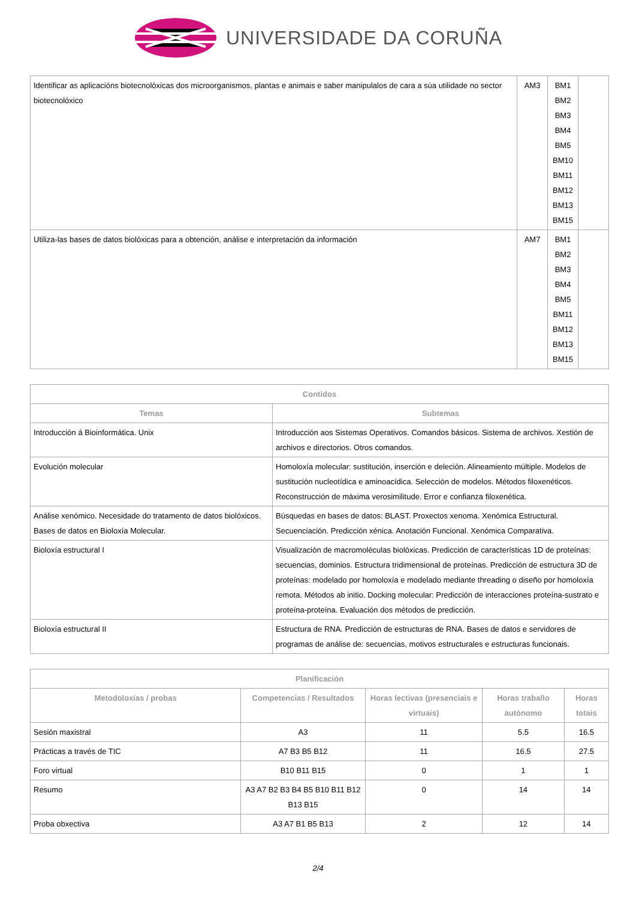UNIVERSIDADE DA CORUÑA
| Identificar as aplicacións biotecnolóxicas dos microorganismos, plantas e animais e saber manipulalos de cara a súa utilidade no sector biotecnolóxico | AM3 | BM1 BM2 BM3 BM4 BM5 BM10 BM11 BM12 BM13 BM15 | |
| Utiliza-las bases de datos biolóxicas para a obtención, análise e interpretación da información | AM7 | BM1 BM2 BM3 BM4 BM5 BM11 BM12 BM13 BM15 | |
| Contidos | |
| --- | --- |
| Temas | Subtemas |
| Introducción á Bioinformática. Unix | Introducción aos Sistemas Operativos. Comandos básicos. Sistema de archivos. Xestión de archivos e directorios. Otros comandos. |
| Evolución molecular | Homoloxía molecular: sustitución, inserción e deleción. Alineamiento múltiple. Modelos de sustitución nucleotídica e aminoacídica. Selección de modelos. Métodos filoxenéticos. Reconstrucción de máxima verosimilitude. Error e confianza filoxenética. |
| Análise xenómico. Necesidade do tratamento de datos biolóxicos. Bases de datos en Bioloxía Molecular. | Búsquedas en bases de datos: BLAST. Proxectos xenoma. Xenómica Estructural. Secuenciación. Predicción xénica. Anotación Funcional. Xenómica Comparativa. |
| Bioloxía estructural I | Visualización de macromoléculas biolóxicas. Predicción de características 1D de proteínas: secuencias, dominios. Estructura tridimensional de proteínas. Predicción de estructura 3D de proteínas: modelado por homoloxía e modelado mediante threading o diseño por homoloxía remota. Métodos ab initio. Docking molecular: Predicción de interacciones proteína-sustrato e proteína-proteína. Evaluación dos métodos de predicción. |
| Bioloxía estructural II | Estructura de RNA. Predicción de estructuras de RNA. Bases de datos e servidores de programas de análise de: secuencias, motivos estructurales e estructuras funcionais. |
| Planificación | | | | |
| --- | --- | --- | --- | --- |
| Metodoloxías / probas | Competencias / Resultados | Horas lectivas (presenciais e virtuais) | Horas traballo autónomo | Horas totais |
| Sesión maxistral | A3 | 11 | 5.5 | 16.5 |
| Prácticas a través de TIC | A7 B3 B5 B12 | 11 | 16.5 | 27.5 |
| Foro virtual | B10 B11 B15 | 0 | 1 | 1 |
| Resumo | A3 A7 B2 B3 B4 B5 B10 B11 B12 B13 B15 | 0 | 14 | 14 |
| Proba obxectiva | A3 A7 B1 B5 B13 | 2 | 12 | 14 |
2/4